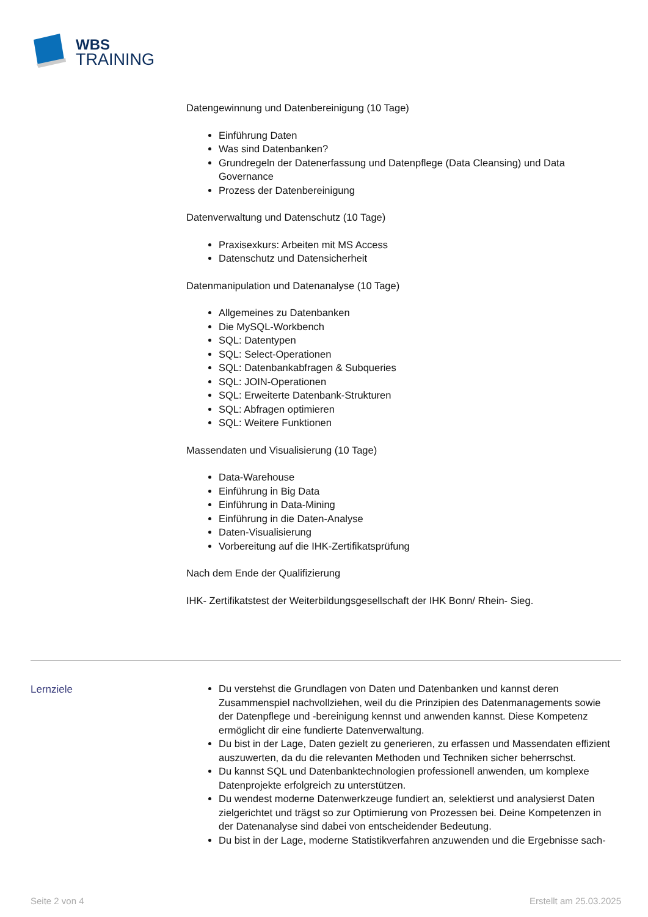WBS
TRAINING
Datengewinnung und Datenbereinigung (10 Tage)
Einführung Daten
Was sind Datenbanken?
Grundregeln der Datenerfassung und Datenpflege (Data Cleansing) und Data Governance
Prozess der Datenbereinigung
Datenverwaltung und Datenschutz (10 Tage)
Praxisexkurs: Arbeiten mit MS Access
Datenschutz und Datensicherheit
Datenmanipulation und Datenanalyse (10 Tage)
Allgemeines zu Datenbanken
Die MySQL-Workbench
SQL: Datentypen
SQL: Select-Operationen
SQL: Datenbankabfragen & Subqueries
SQL: JOIN-Operationen
SQL: Erweiterte Datenbank-Strukturen
SQL: Abfragen optimieren
SQL: Weitere Funktionen
Massendaten und Visualisierung (10 Tage)
Data-Warehouse
Einführung in Big Data
Einführung in Data-Mining
Einführung in die Daten-Analyse
Daten-Visualisierung
Vorbereitung auf die IHK-Zertifikatsprüfung
Nach dem Ende der Qualifizierung
IHK- Zertifikatstest der Weiterbildungsgesellschaft der IHK Bonn/ Rhein- Sieg.
Lernziele
Du verstehst die Grundlagen von Daten und Datenbanken und kannst deren Zusammenspiel nachvollziehen, weil du die Prinzipien des Datenmanagements sowie der Datenpflege und -bereinigung kennst und anwenden kannst. Diese Kompetenz ermöglicht dir eine fundierte Datenverwaltung.
Du bist in der Lage, Daten gezielt zu generieren, zu erfassen und Massendaten effizient auszuwerten, da du die relevanten Methoden und Techniken sicher beherrschst.
Du kannst SQL und Datenbanktechnologien professionell anwenden, um komplexe Datenprojekte erfolgreich zu unterstützen.
Du wendest moderne Datenwerkzeuge fundiert an, selektierst und analysierst Daten zielgerichtet und trägst so zur Optimierung von Prozessen bei. Deine Kompetenzen in der Datenanalyse sind dabei von entscheidender Bedeutung.
Du bist in der Lage, moderne Statistikverfahren anzuwenden und die Ergebnisse sach-
Seite 2 von 4 Erstellt am 25.03.2025